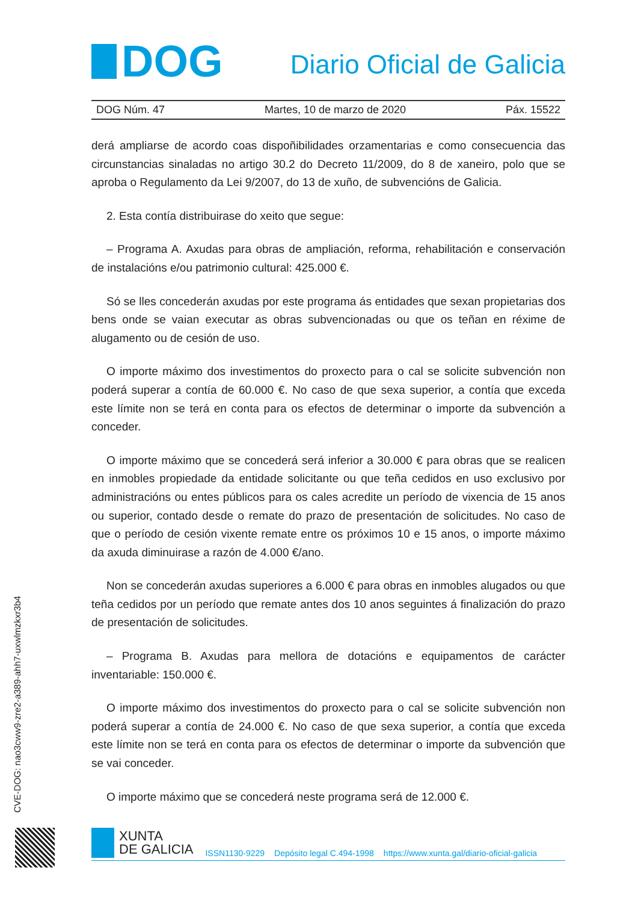DOG
Diario Oficial de Galicia
DOG Núm. 47 Martes, 10 de marzo de 2020 Páx. 15522
derá ampliarse de acordo coas dispoñibilidades orzamentarias e como consecuencia das circunstancias sinaladas no artigo 30.2 do Decreto 11/2009, do 8 de xaneiro, polo que se aproba o Regulamento da Lei 9/2007, do 13 de xuño, de subvencións de Galicia.
2. Esta contía distribuirase do xeito que segue:
– Programa A. Axudas para obras de ampliación, reforma, rehabilitación e conservación de instalacións e/ou patrimonio cultural: 425.000 €.
Só se lles concederán axudas por este programa ás entidades que sexan propietarias dos bens onde se vaian executar as obras subvencionadas ou que os teñan en réxime de alugamento ou de cesión de uso.
O importe máximo dos investimentos do proxecto para o cal se solicite subvención non poderá superar a contía de 60.000 €. No caso de que sexa superior, a contía que exceda este límite non se terá en conta para os efectos de determinar o importe da subvención a conceder.
O importe máximo que se concederá será inferior a 30.000 € para obras que se realicen en inmobles propiedade da entidade solicitante ou que teña cedidos en uso exclusivo por administracións ou entes públicos para os cales acredite un período de vixencia de 15 anos ou superior, contado desde o remate do prazo de presentación de solicitudes. No caso de que o período de cesión vixente remate entre os próximos 10 e 15 anos, o importe máximo da axuda diminuirase a razón de 4.000 €/ano.
Non se concederán axudas superiores a 6.000 € para obras en inmobles alugados ou que teña cedidos por un período que remate antes dos 10 anos seguintes á finalización do prazo de presentación de solicitudes.
– Programa B. Axudas para mellora de dotacións e equipamentos de carácter inventariable: 150.000 €.
O importe máximo dos investimentos do proxecto para o cal se solicite subvención non poderá superar a contía de 24.000 €. No caso de que sexa superior, a contía que exceda este límite non se terá en conta para os efectos de determinar o importe da subvención que se vai conceder.
O importe máximo que se concederá neste programa será de 12.000 €.
CVE-DOG: nao3cww9-zre2-a389-ahh7-uxwlmzkxr3b4
XUNTA
DE GALICIA
ISSN1130-9229 Depósito legal C.494-1998 https://www.xunta.gal/diario-oficial-galicia